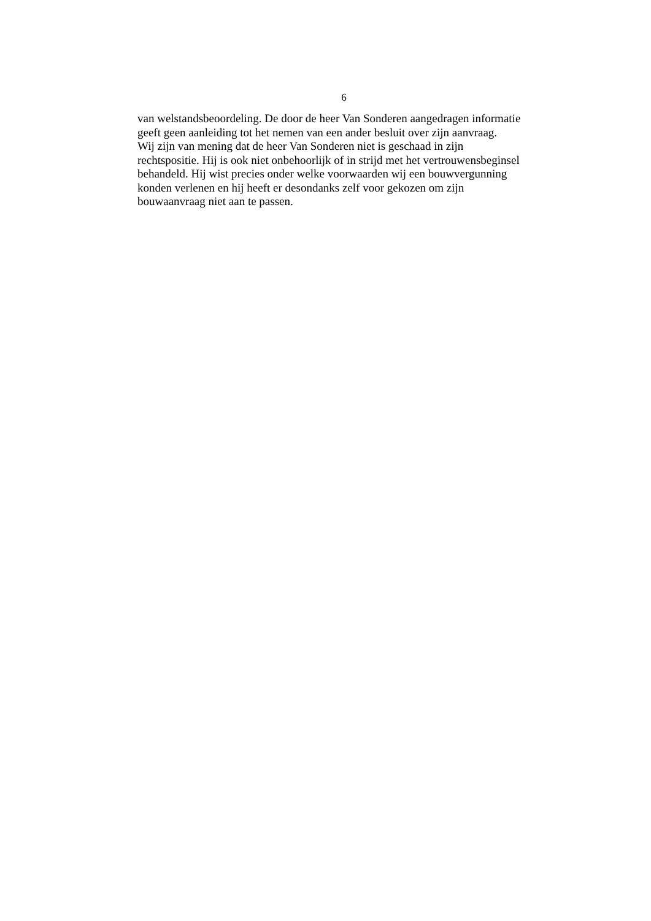6
van welstandsbeoordeling. De door de heer Van Sonderen aangedragen informatie
geeft geen aanleiding tot het nemen van een ander besluit over zijn aanvraag.
Wij zijn van mening dat de heer Van Sonderen niet is geschaad in zijn
rechtspositie. Hij is ook niet onbehoorlijk of in strijd met het vertrouwensbeginsel
behandeld. Hij wist precies onder welke voorwaarden wij een bouwvergunning
konden verlenen en hij heeft er desondanks zelf voor gekozen om zijn
bouwaanvraag niet aan te passen.